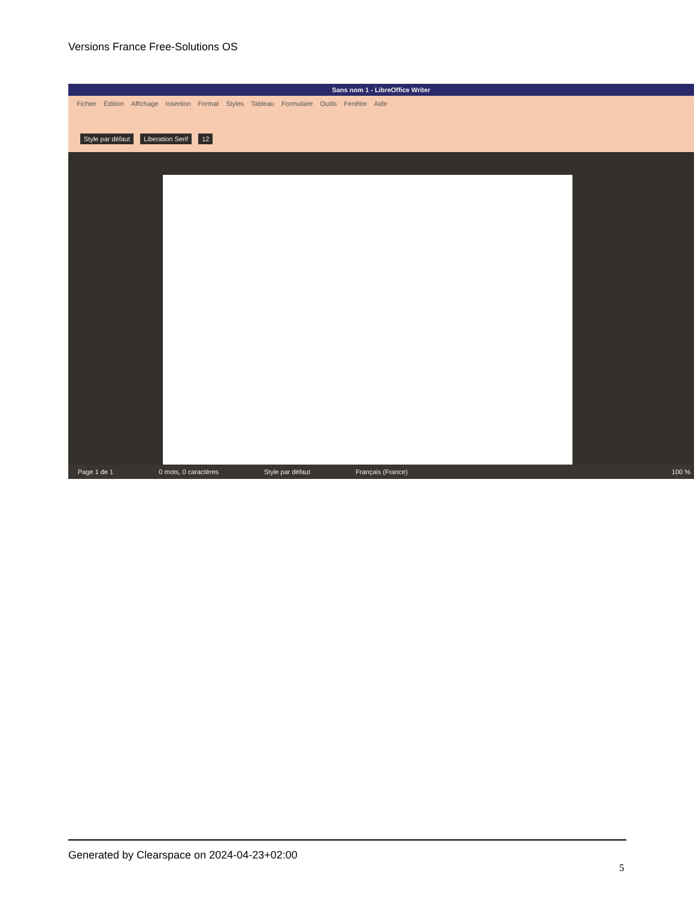Versions France Free-Solutions OS
Sans nom 1 - LibreOffice Writer
Fichier Édition Affichage Insertion Format Styles Tableau Formulaire Outils Fenêtre Aide
Style par défaut Liberation Serif 12
Page 1 de 1 0 mots, 0 caractères Style par défaut Français (France) 100 %
Generated by Clearspace on 2024-04-23+02:00
5